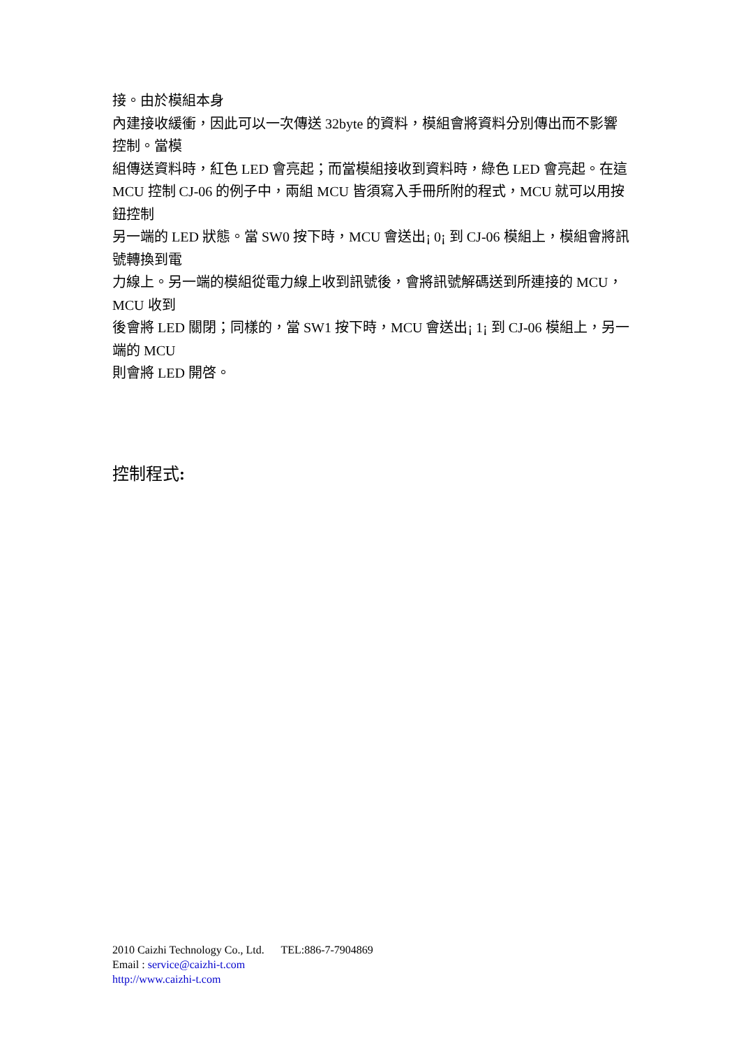接。由於模組本身
內建接收緩衝，因此可以一次傳送 32byte 的資料，模組會將資料分別傳出而不影響控制。當模
組傳送資料時，紅色 LED 會亮起；而當模組接收到資料時，綠色 LED 會亮起。在這 MCU 控制 CJ-06 的例子中，兩組 MCU 皆須寫入手冊所附的程式，MCU 就可以用按鈕控制
另一端的 LED 狀態。當 SW0 按下時，MCU 會送出¡ 0¡ 到 CJ-06 模組上，模組會將訊號轉換到電
力線上。另一端的模組從電力線上收到訊號後，會將訊號解碼送到所連接的 MCU，MCU 收到
後會將 LED 關閉；同樣的，當 SW1 按下時，MCU 會送出¡ 1¡ 到 CJ-06 模組上，另一端的 MCU
則會將 LED 開啓。
控制程式:
2010 Caizhi Technology Co., Ltd. TEL:886-7-7904869
Email : service@caizhi-t.com
http://www.caizhi-t.com